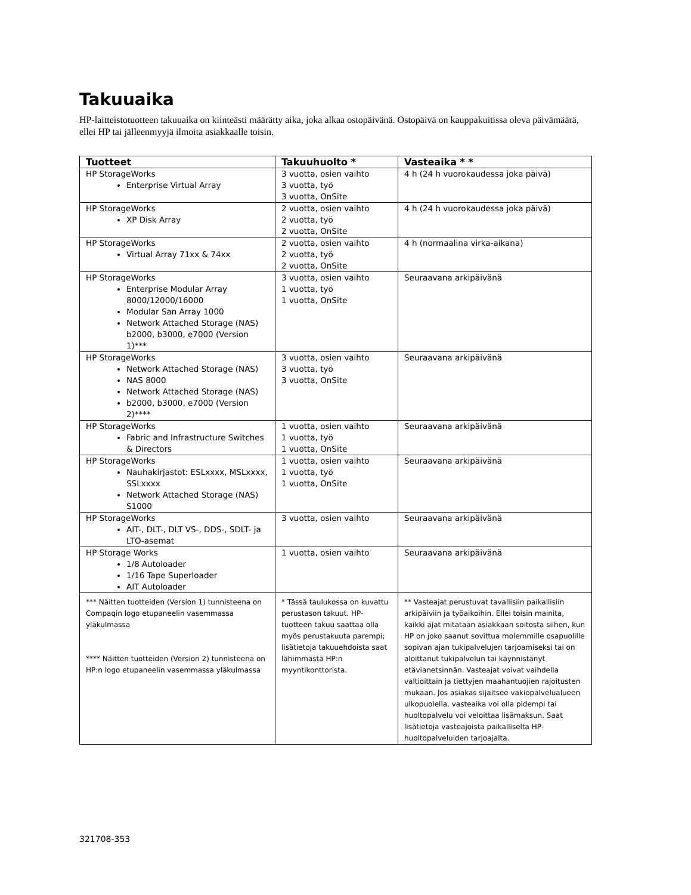Takuuaika
HP-laitteistotuotteen takuuaika on kiinteästi määrätty aika, joka alkaa ostopäivänä. Ostopäivä on kauppakuitissa oleva päivämäärä, ellei HP tai jälleenmyyjä ilmoita asiakkaalle toisin.
| Tuotteet | Takuuhuolto * | Vasteaika * * |
| --- | --- | --- |
| HP StorageWorks Enterprise Virtual Array | 3 vuotta, osien vaihto 3 vuotta, työ 3 vuotta, OnSite | 4 h (24 h vuorokaudessa joka päivä) |
| HP StorageWorks XP Disk Array | 2 vuotta, osien vaihto 2 vuotta, työ 2 vuotta, OnSite | 4 h (24 h vuorokaudessa joka päivä) |
| HP StorageWorks Virtual Array 71xx & 74xx | 2 vuotta, osien vaihto 2 vuotta, työ 2 vuotta, OnSite | 4 h (normaalina virka-aikana) |
| HP StorageWorks Enterprise Modular Array 8000/12000/16000 Modular San Array 1000 Network Attached Storage (NAS) b2000, b3000, e7000 (Version 1)*** | 3 vuotta, osien vaihto 1 vuotta, työ 1 vuotta, OnSite | Seuraavana arkipäivänä |
| HP StorageWorks Network Attached Storage (NAS) NAS 8000 Network Attached Storage (NAS) b2000, b3000, e7000 (Version 2)**** | 3 vuotta, osien vaihto 3 vuotta, työ 3 vuotta, OnSite | Seuraavana arkipäivänä |
| HP StorageWorks Fabric and Infrastructure Switches & Directors | 1 vuotta, osien vaihto 1 vuotta, työ 1 vuotta, OnSite | Seuraavana arkipäivänä |
| HP StorageWorks Nauhakirjastot: ESLxxxx, MSLxxxx, SSLxxxx Network Attached Storage (NAS) S1000 | 1 vuotta, osien vaihto 1 vuotta, työ 1 vuotta, OnSite | Seuraavana arkipäivänä |
| HP StorageWorks AIT-, DLT-, DLT VS-, DDS-, SDLT- ja LTO-asemat | 3 vuotta, osien vaihto | Seuraavana arkipäivänä |
| HP Storage Works 1/8 Autoloader 1/16 Tape Superloader AIT Autoloader | 1 vuotta, osien vaihto | Seuraavana arkipäivänä |
| *** Näitten tuotteiden (Version 1) tunnisteena on Compaqin logo etupaneelin vasemmassa yläkulmassa **** Näitten tuotteiden (Version 2) tunnisteena on HP:n logo etupaneelin vasemmassa yläkulmassa | * Tässä taulukossa on kuvattu perustason takuut. HP-tuotteen takuu saattaa olla myös perustakuuta parempi; lisätietoja takuuehdoista saat lähimmästä HP:n myyntikonttorista. | ** Vasteajat perustuvat tavallisiin paikallisiin arkipäiviin ja työaikoihin. Ellei toisin mainita, kaikki ajat mitataan asiakkaan soitosta siihen, kun HP on joko saanut sovittua molemmille osapuolille sopivan ajan tukipalvelujen tarjoamiseksi tai on aloittanut tukipalvelun tai käynnistänyt etävianetsinnän. Vasteajat voivat vaihdella valtioittain ja tiettyjen maahantuojien rajoitusten mukaan. Jos asiakas sijaitsee vakiopalvelualueen ulkopuolella, vasteaika voi olla pidempi tai huoltopalvelu voi veloittaa lisämaksun. Saat lisätietoja vasteajoista paikalliselta HP-huoltopalveluiden tarjoajalta. |
321708-353